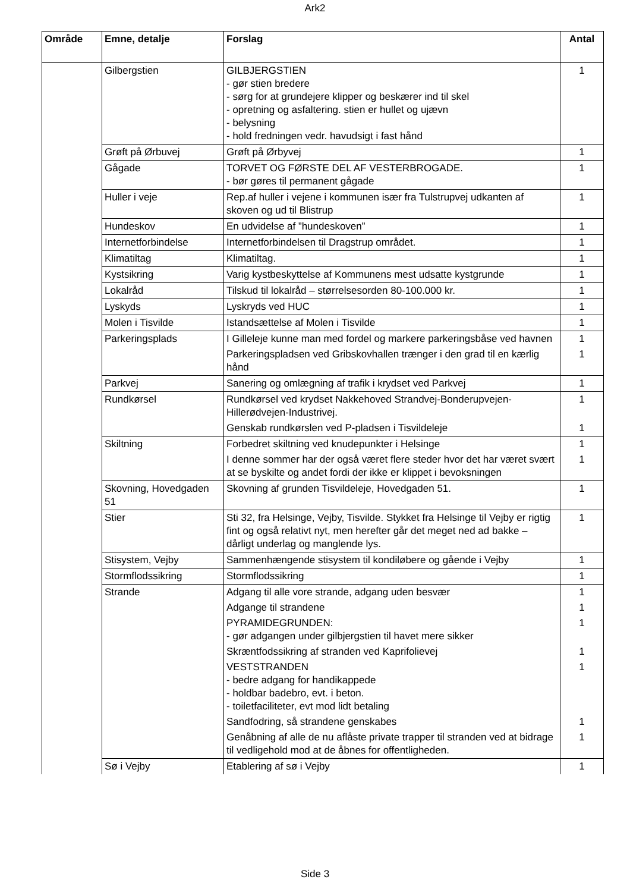Ark2
| Område | Emne, detalje | Forslag | Antal |
| --- | --- | --- | --- |
| | Gilbergstien | GILBJERGSTIEN - gør stien bredere - sørg for at grundejere klipper og beskærer ind til skel - opretning og asfaltering. stien er hullet og ujævn - belysning - hold fredningen vedr. havudsigt i fast hånd | 1 |
| | Grøft på Ørbuvej | Grøft på Ørbyvej | 1 |
| | Gågade | TORVET OG FØRSTE DEL AF VESTERBROGADE. - bør gøres til permanent gågade | 1 |
| | Huller i veje | Rep.af huller i vejene i kommunen især fra Tulstrupvej udkanten af skoven og ud til Blistrup | 1 |
| | Hundeskov | En udvidelse af ”hundeskoven” | 1 |
| | Internetforbindelse | Internetforbindelsen til Dragstrup området. | 1 |
| | Klimatiltag | Klimatiltag. | 1 |
| | Kystsikring | Varig kystbeskyttelse af Kommunens mest udsatte kystgrunde | 1 |
| | Lokalråd | Tilskud til lokalråd – størrelsesorden 80-100.000 kr. | 1 |
| | Lyskyds | Lyskryds ved HUC | 1 |
| | Molen i Tisvilde | Istandsættelse af Molen i Tisvilde | 1 |
| | Parkeringsplads | I Gilleleje kunne man med fordel og markere parkeringsbåse ved havnen | 1 |
| | | Parkeringspladsen ved Gribskovhallen trænger i den grad til en kærlig hånd | 1 |
| | Parkvej | Sanering og omlægning af trafik i krydset ved Parkvej | 1 |
| | Rundkørsel | Rundkørsel ved krydset Nakkehoved Strandvej-Bonderupvejen-Hillerødvejen-Industrivej. | 1 |
| | | Genskab rundkørslen ved P-pladsen i Tisvildeleje | 1 |
| | Skiltning | Forbedret skiltning ved knudepunkter i Helsinge | 1 |
| | | I denne sommer har der også været flere steder hvor det har været svært at se byskilte og andet fordi der ikke er klippet i bevoksningen | 1 |
| | Skovning, Hovedgaden 51 | Skovning af grunden Tisvildeleje, Hovedgaden 51. | 1 |
| | Stier | Sti 32, fra Helsinge, Vejby, Tisvilde. Stykket fra Helsinge til Vejby er rigtig fint og også relativt nyt, men herefter går det meget ned ad bakke – dårligt underlag og manglende lys. | 1 |
| | Stisystem, Vejby | Sammenhængende stisystem til kondiløbere og gående i Vejby | 1 |
| | Stormflodssikring | Stormflodssikring | 1 |
| | Strande | Adgang til alle vore strande, adgang uden besvær | 1 |
| | | Adgange til strandene | 1 |
| | | PYRAMIDEGRUNDEN: - gør adgangen under gilbjergstien til havet mere sikker | 1 |
| | | Skræntfodssikring af stranden ved Kaprifolievej | 1 |
| | | VESTSTRANDEN - bedre adgang for handikappede - holdbar badebro, evt. i beton. - toiletfaciliteter, evt mod lidt betaling | 1 |
| | | Sandfodring, så strandene genskabes | 1 |
| | | Genåbning af alle de nu aflåste private trapper til stranden ved at bidrage til vedligehold mod at de åbnes for offentligheden. | 1 |
| | Sø i Vejby | Etablering af sø i Vejby | 1 |
Side 3